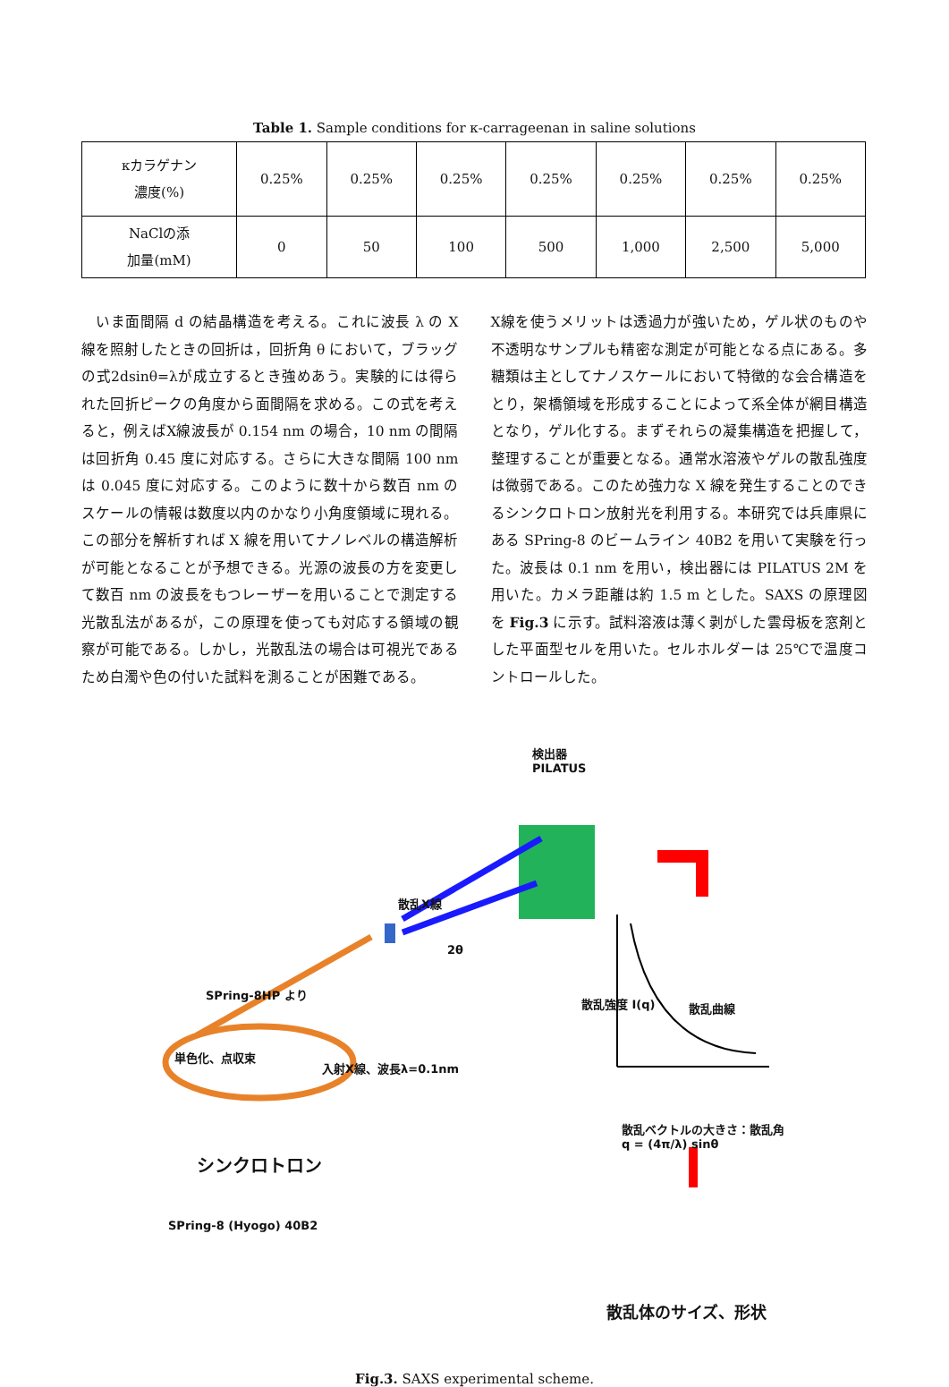Table 1. Sample conditions for κ-carrageenan in saline solutions
| κカラゲナン 濃度(%) | 0.25% | 0.25% | 0.25% | 0.25% | 0.25% | 0.25% | 0.25% |
| NaClの添 加量(mM) | 0 | 50 | 100 | 500 | 1,000 | 2,500 | 5,000 |
 いま面間隔 d の結晶構造を考える。これに波長 λ の X 線を照射したときの回折は，回折角 θ において，ブラッグの式2dsinθ=λが成立するとき強めあう。実験的には得られた回折ピークの角度から面間隔を求める。この式を考えると，例えばX線波長が 0.154 nm の場合，10 nm の間隔は回折角 0.45 度に対応する。さらに大きな間隔 100 nm は 0.045 度に対応する。このように数十から数百 nm のスケールの情報は数度以内のかなり小角度領域に現れる。この部分を解析すれば X 線を用いてナノレベルの構造解析が可能となることが予想できる。光源の波長の方を変更して数百 nm の波長をもつレーザーを用いることで測定する光散乱法があるが，この原理を使っても対応する領域の観察が可能である。しかし，光散乱法の場合は可視光であるため白濁や色の付いた試料を測ることが困難である。
X線を使うメリットは透過力が強いため，ゲル状のものや不透明なサンプルも精密な測定が可能となる点にある。多糖類は主としてナノスケールにおいて特徴的な会合構造をとり，架橋領域を形成することによって系全体が網目構造となり，ゲル化する。まずそれらの凝集構造を把握して，整理することが重要となる。通常水溶液やゲルの散乱強度は微弱である。このため強力な X 線を発生することのできるシンクロトロン放射光を利用する。本研究では兵庫県にある SPring-8 のビームライン 40B2 を用いて実験を行った。波長は 0.1 nm を用い，検出器には PILATUS 2M を用いた。カメラ距離は約 1.5 m とした。SAXS の原理図を Fig.3 に示す。試料溶液は薄く剥がした雲母板を窓剤とした平面型セルを用いた。セルホルダーは 25℃で温度コントロールした。
検出器
PILATUS
散乱X線
2θ
SPring-8HP より
単色化、点収束
入射X線、波長λ=0.1nm
シンクロトロン
SPring-8 (Hyogo) 40B2
散乱曲線
散乱強度 I(q)
散乱ベクトルの大きさ：散乱角
q = (4π/λ) sinθ
散乱体のサイズ、形状
Fig.3. SAXS experimental scheme.